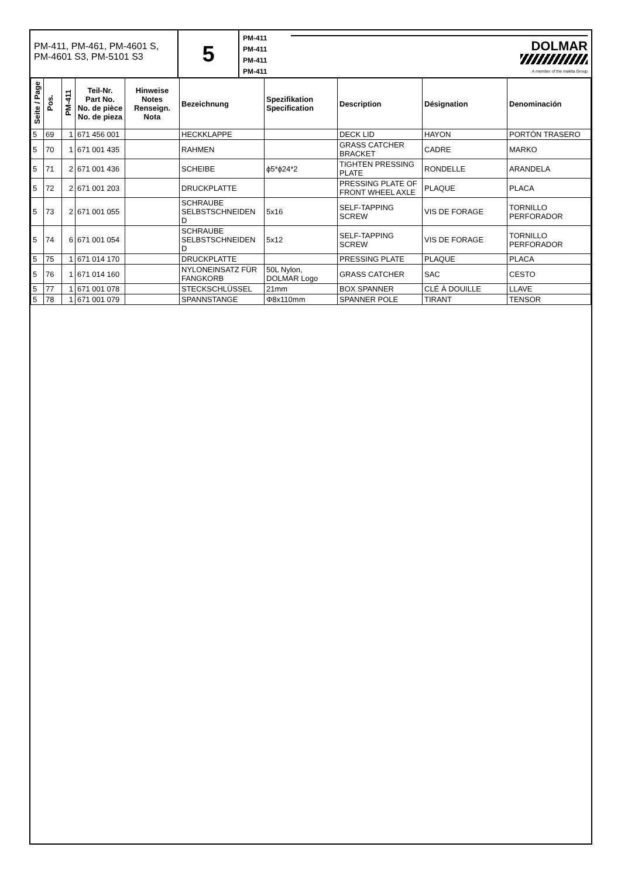PM-411, PM-461, PM-4601 S, PM-4601 S3, PM-5101 S3
5
PM-411
PM-411
PM-411
PM-411
DOLMAR
A member of the makita Group
| Seite / Page | Pos. | PM-411 | Teil-Nr. Part No. No. de pièce No. de pieza | Hinweise Notes Renseign. Nota | Bezeichnung | Spezifikation Specification | Description | Désignation | Denominación |
| --- | --- | --- | --- | --- | --- | --- | --- | --- | --- |
| 5 | 69 | 1 | 671 456 001 | | HECKKLAPPE | | DECK LID | HAYON | PORTÓN TRASERO |
| 5 | 70 | 1 | 671 001 435 | | RAHMEN | | GRASS CATCHER BRACKET | CADRE | MARKO |
| 5 | 71 | 2 | 671 001 436 | | SCHEIBE | ϕ5*ϕ24*2 | TIGHTEN PRESSING PLATE | RONDELLE | ARANDELA |
| 5 | 72 | 2 | 671 001 203 | | DRUCKPLATTE | | PRESSING PLATE OF FRONT WHEEL AXLE | PLAQUE | PLACA |
| 5 | 73 | 2 | 671 001 055 | | SCHRAUBE SELBSTSCHNEIDEN D | 5x16 | SELF-TAPPING SCREW | VIS DE FORAGE | TORNILLO PERFORADOR |
| 5 | 74 | 6 | 671 001 054 | | SCHRAUBE SELBSTSCHNEIDEN D | 5x12 | SELF-TAPPING SCREW | VIS DE FORAGE | TORNILLO PERFORADOR |
| 5 | 75 | 1 | 671 014 170 | | DRUCKPLATTE | | PRESSING PLATE | PLAQUE | PLACA |
| 5 | 76 | 1 | 671 014 160 | | NYLONEINSATZ FÜR FANGKORB | 50L Nylon, DOLMAR Logo | GRASS CATCHER | SAC | CESTO |
| 5 | 77 | 1 | 671 001 078 | | STECKSCHLÜSSEL | 21mm | BOX SPANNER | CLÉ À DOUILLE | LLAVE |
| 5 | 78 | 1 | 671 001 079 | | SPANNSTANGE | Φ8x110mm | SPANNER POLE | TIRANT | TENSOR |